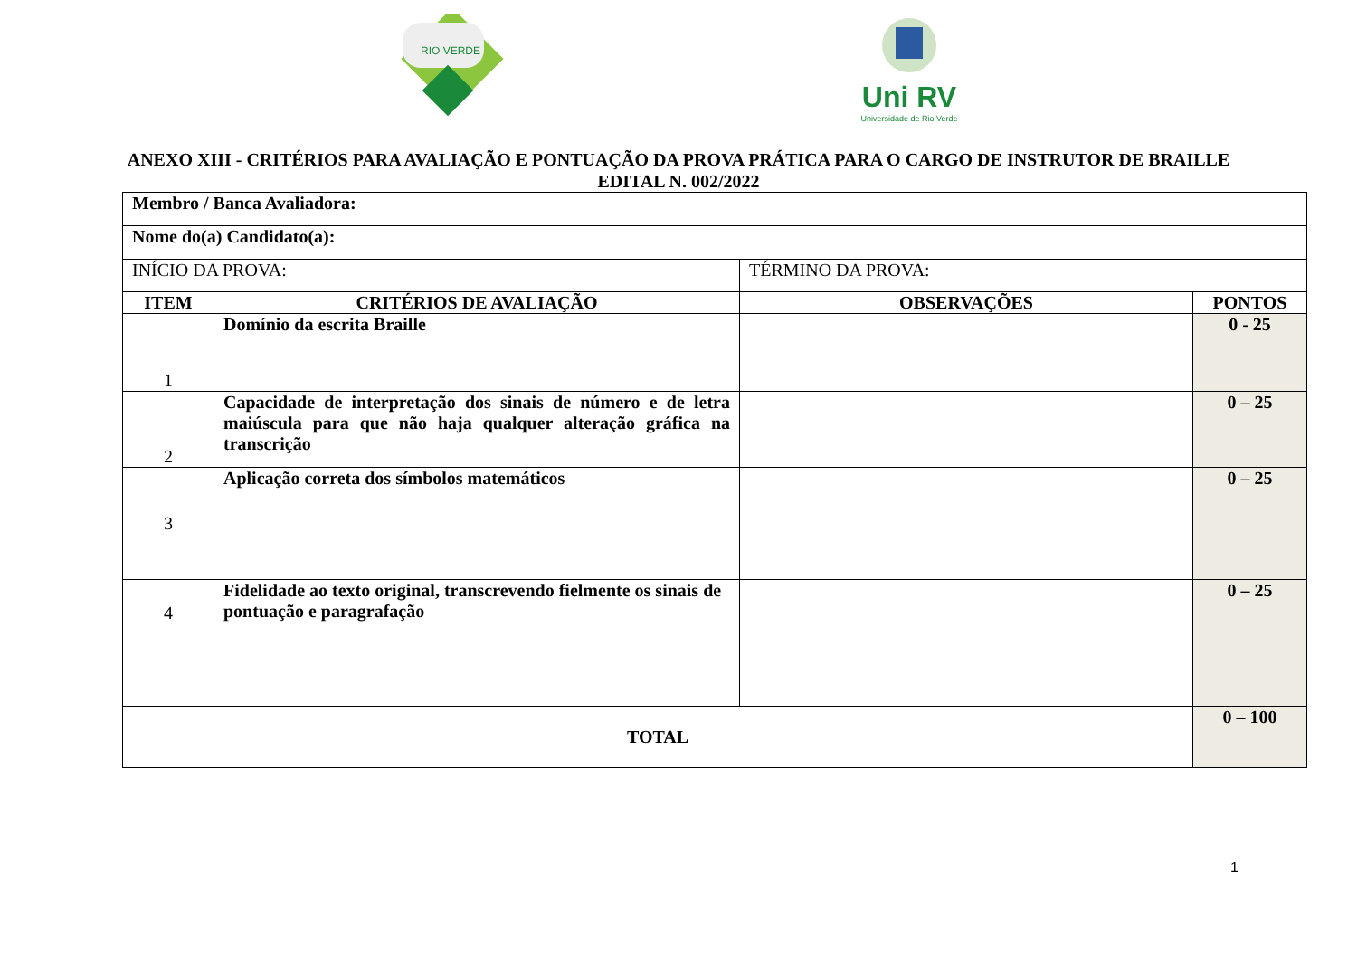RIO VERDE
Uni RV
Universidade de Rio Verde
ANEXO XIII - CRITÉRIOS PARA AVALIAÇÃO E PONTUAÇÃO DA PROVA PRÁTICA PARA O CARGO DE INSTRUTOR DE BRAILLE
EDITAL N. 002/2022
| Membro / Banca Avaliadora: | | | |
| Nome do(a) Candidato(a): | | | |
| INÍCIO DA PROVA: | | TÉRMINO DA PROVA: | |
| ITEM | CRITÉRIOS DE AVALIAÇÃO | OBSERVAÇÕES | PONTOS |
| 1 | Domínio da escrita Braille | | 0 - 25 |
| 2 | Capacidade de interpretação dos sinais de número e de letra maiúscula para que não haja qualquer alteração gráfica na transcrição | | 0 – 25 |
| 3 | Aplicação correta dos símbolos matemáticos | | 0 – 25 |
| 4 | Fidelidade ao texto original, transcrevendo fielmente os sinais de pontuação e paragrafação | | 0 – 25 |
| TOTAL | | | 0 – 100 |
1